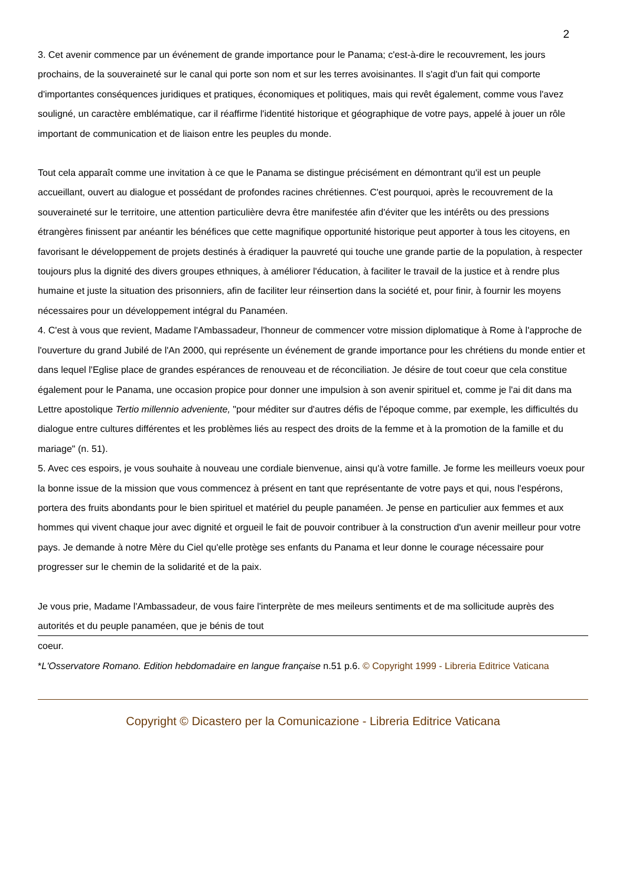2
3. Cet avenir commence par un événement de grande importance pour le Panama; c'est-à-dire le recouvrement, les jours prochains, de la souveraineté sur le canal qui porte son nom et sur les terres avoisinantes. Il s'agit d'un fait qui comporte d'importantes conséquences juridiques et pratiques, économiques et politiques, mais qui revêt également, comme vous l'avez souligné, un caractère emblématique, car il réaffirme l'identité historique et géographique de votre pays, appelé à jouer un rôle important de communication et de liaison entre les peuples du monde.
Tout cela apparaît comme une invitation à ce que le Panama se distingue précisément en démontrant qu'il est un peuple accueillant, ouvert au dialogue et possédant de profondes racines chrétiennes. C'est pourquoi, après le recouvrement de la souveraineté sur le territoire, une attention particulière devra être manifestée afin d'éviter que les intérêts ou des pressions étrangères finissent par anéantir les bénéfices que cette magnifique opportunité historique peut apporter à tous les citoyens, en favorisant le développement de projets destinés à éradiquer la pauvreté qui touche une grande partie de la population, à respecter toujours plus la dignité des divers groupes ethniques, à améliorer l'éducation, à faciliter le travail de la justice et à rendre plus humaine et juste la situation des prisonniers, afin de faciliter leur réinsertion dans la société et, pour finir, à fournir les moyens nécessaires pour un développement intégral du Panaméen.
4. C'est à vous que revient, Madame l'Ambassadeur, l'honneur de commencer votre mission diplomatique à Rome à l'approche de l'ouverture du grand Jubilé de l'An 2000, qui représente un événement de grande importance pour les chrétiens du monde entier et dans lequel l'Eglise place de grandes espérances de renouveau et de réconciliation. Je désire de tout coeur que cela constitue également pour le Panama, une occasion propice pour donner une impulsion à son avenir spirituel et, comme je l'ai dit dans ma Lettre apostolique Tertio millennio adveniente, "pour méditer sur d'autres défis de l'époque comme, par exemple, les difficultés du dialogue entre cultures différentes et les problèmes liés au respect des droits de la femme et à la promotion de la famille et du mariage" (n. 51).
5. Avec ces espoirs, je vous souhaite à nouveau une cordiale bienvenue, ainsi qu'à votre famille. Je forme les meilleurs voeux pour la bonne issue de la mission que vous commencez à présent en tant que représentante de votre pays et qui, nous l'espérons, portera des fruits abondants pour le bien spirituel et matériel du peuple panaméen. Je pense en particulier aux femmes et aux hommes qui vivent chaque jour avec dignité et orgueil le fait de pouvoir contribuer à la construction d'un avenir meilleur pour votre pays. Je demande à notre Mère du Ciel qu'elle protège ses enfants du Panama et leur donne le courage nécessaire pour progresser sur le chemin de la solidarité et de la paix.
Je vous prie, Madame l'Ambassadeur, de vous faire l'interprète de mes meileurs sentiments et de ma sollicitude auprès des autorités et du peuple panaméen, que je bénis de tout
coeur.
*L'Osservatore Romano. Edition hebdomadaire en langue française n.51 p.6. © Copyright 1999 - Libreria Editrice Vaticana
Copyright © Dicastero per la Comunicazione - Libreria Editrice Vaticana